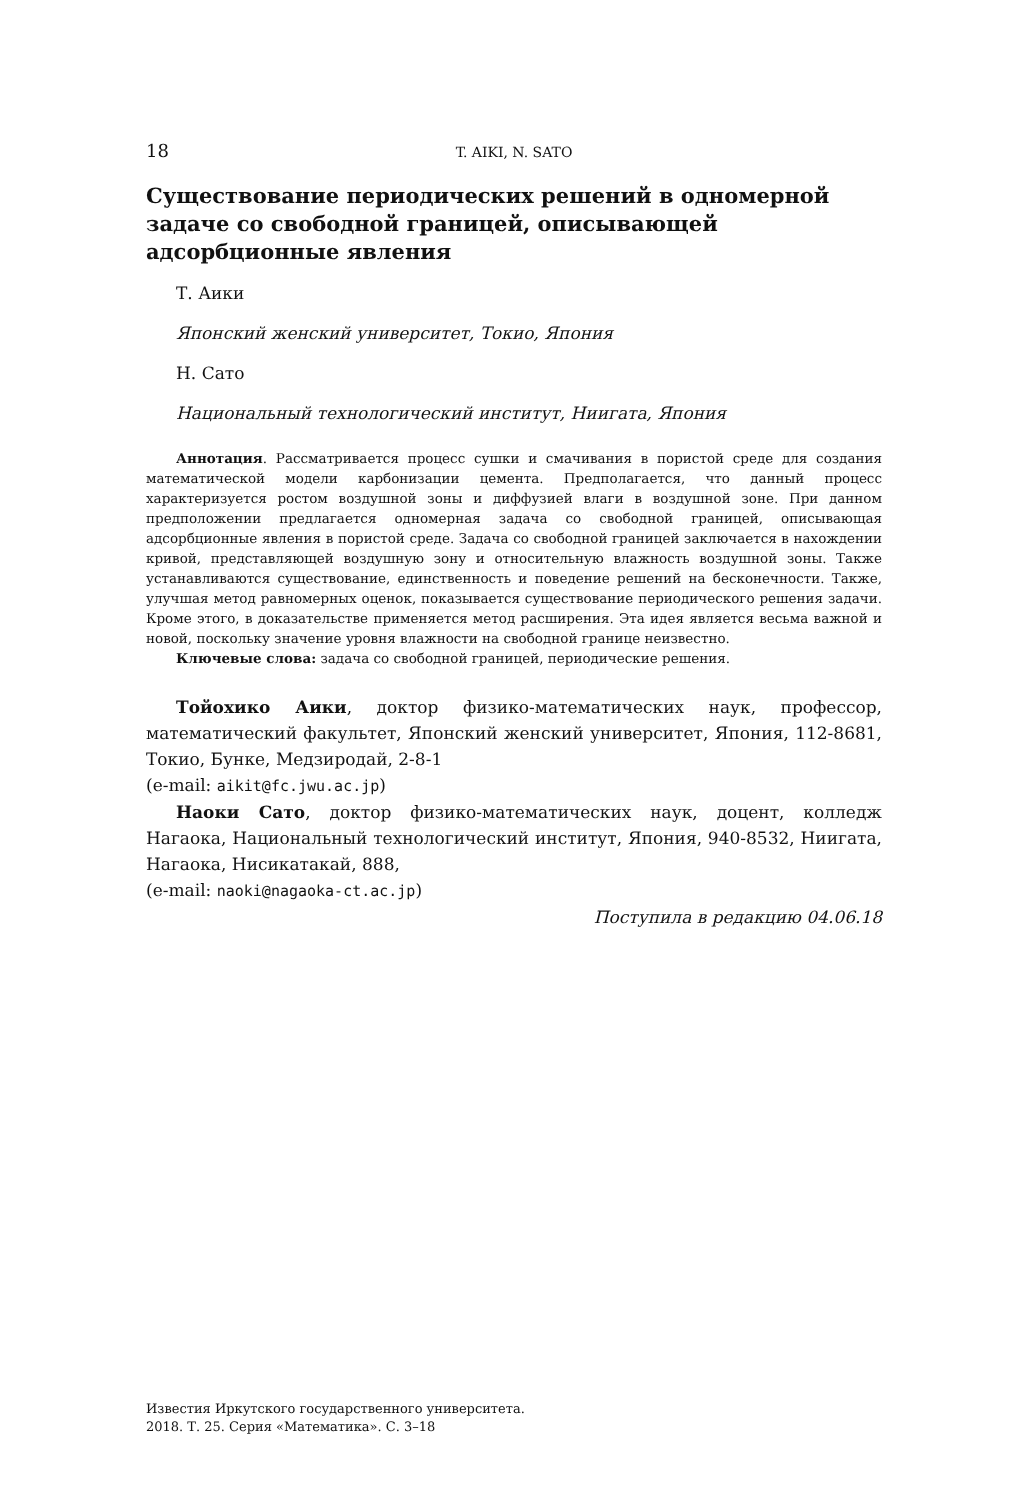18 T. AIKI, N. SATO
Существование периодических решений в одномерной задаче со свободной границей, описывающей адсорбционные явления
Т. Аики
Японский женский университет, Токио, Япония
Н. Сато
Национальный технологический институт, Ниигата, Япония
Аннотация. Рассматривается процесс сушки и смачивания в пористой среде для создания математической модели карбонизации цемента. Предполагается, что данный процесс характеризуется ростом воздушной зоны и диффузией влаги в воздушной зоне. При данном предположении предлагается одномерная задача со свободной границей, описывающая адсорбционные явления в пористой среде. Задача со свободной границей заключается в нахождении кривой, представляющей воздушную зону и относительную влажность воздушной зоны. Также устанавливаются существование, единственность и поведение решений на бесконечности. Также, улучшая метод равномерных оценок, показывается существование периодического решения задачи. Кроме этого, в доказательстве применяется метод расширения. Эта идея является весьма важной и новой, поскольку значение уровня влажности на свободной границе неизвестно.
Ключевые слова: задача со свободной границей, периодические решения.
Тойохико Аики, доктор физико-математических наук, профессор, математический факультет, Японский женский университет, Япония, 112-8681, Токио, Бунке, Медзиродай, 2-8-1
(e-mail: aikit@fc.jwu.ac.jp)
Наоки Сато, доктор физико-математических наук, доцент, колледж Нагаока, Национальный технологический институт, Япония, 940-8532, Ниигата, Нагаока, Нисикатакай, 888,
(e-mail: naoki@nagaoka-ct.ac.jp)
Поступила в редакцию 04.06.18
Известия Иркутского государственного университета.
2018. Т. 25. Серия «Математика». С. 3–18